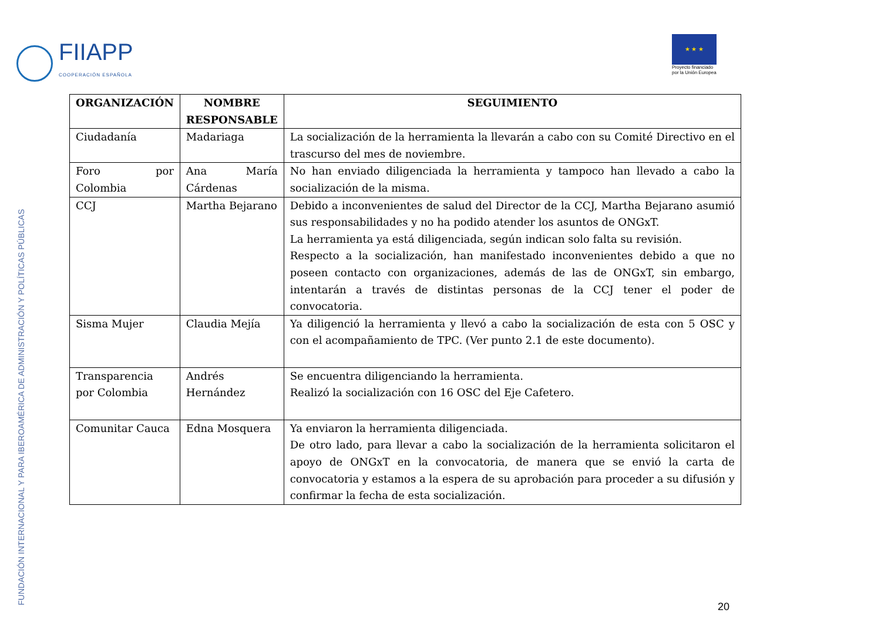FIIAPP
COOPERACIÓN ESPAÑOLA
★ ★ ★
Proyecto financiado
por la Unión Europea
FUNDACIÓN INTERNACIONAL Y PARA IBEROAMÉRICA DE ADMINISTRACIÓN Y POLÍTICAS PÚBLICAS
| ORGANIZACIÓN | NOMBRE RESPONSABLE | SEGUIMIENTO |
| --- | --- | --- |
| Ciudadanía | Madariaga | La socialización de la herramienta la llevarán a cabo con su Comité Directivo en el trascurso del mes de noviembre. |
| Foro por Colombia | Ana María Cárdenas | No han enviado diligenciada la herramienta y tampoco han llevado a cabo la socialización de la misma. |
| CCJ | Martha Bejarano | Debido a inconvenientes de salud del Director de la CCJ, Martha Bejarano asumió sus responsabilidades y no ha podido atender los asuntos de ONGxT. La herramienta ya está diligenciada, según indican solo falta su revisión. Respecto a la socialización, han manifestado inconvenientes debido a que no poseen contacto con organizaciones, además de las de ONGxT, sin embargo, intentarán a través de distintas personas de la CCJ tener el poder de convocatoria. |
| Sisma Mujer | Claudia Mejía | Ya diligenció la herramienta y llevó a cabo la socialización de esta con 5 OSC y con el acompañamiento de TPC. (Ver punto 2.1 de este documento). |
| Transparencia por Colombia | Andrés Hernández | Se encuentra diligenciando la herramienta. Realizó la socialización con 16 OSC del Eje Cafetero. |
| Comunitar Cauca | Edna Mosquera | Ya enviaron la herramienta diligenciada. De otro lado, para llevar a cabo la socialización de la herramienta solicitaron el apoyo de ONGxT en la convocatoria, de manera que se envió la carta de convocatoria y estamos a la espera de su aprobación para proceder a su difusión y confirmar la fecha de esta socialización. |
20